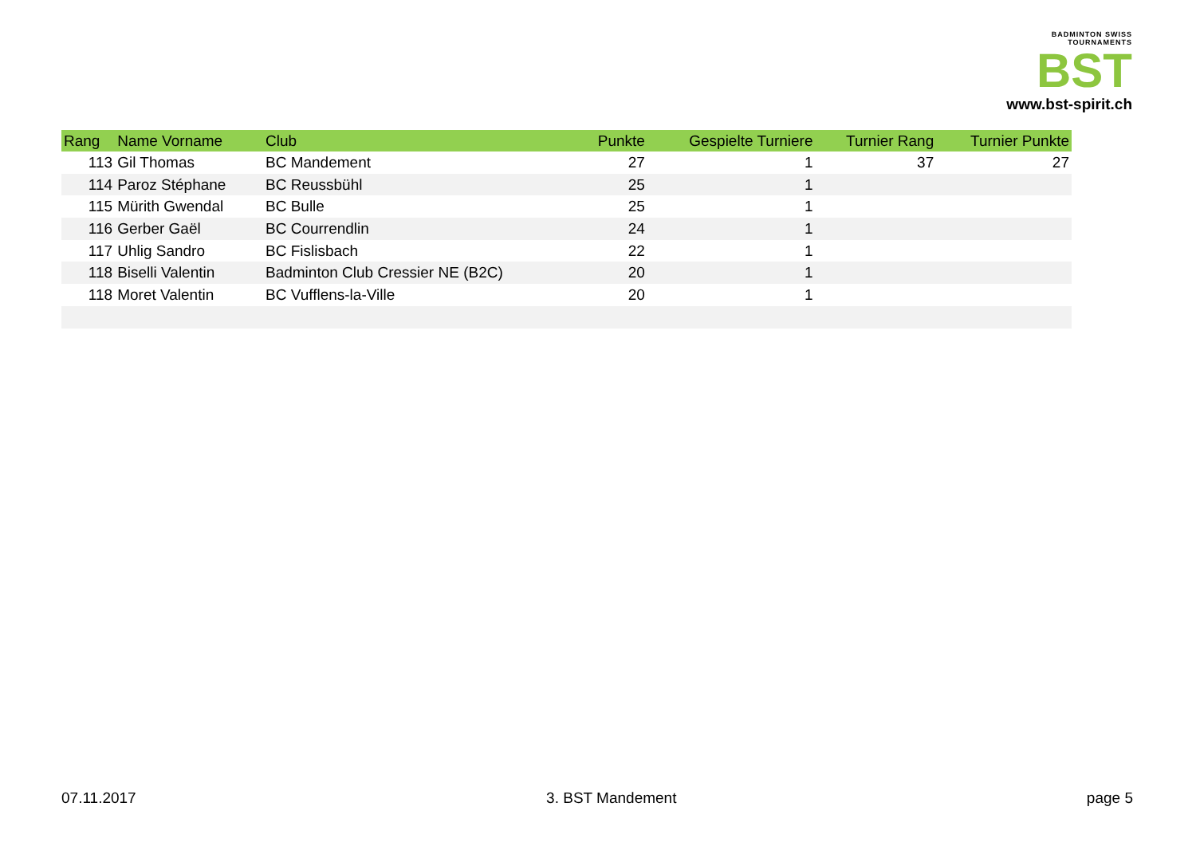BADMINTON SWISS TOURNAMENTS
BST
www.bst-spirit.ch
| Rang | Name Vorname | Club | Punkte | Gespielte Turniere | Turnier Rang | Turnier Punkte |
| --- | --- | --- | --- | --- | --- | --- |
| 113 | Gil Thomas | BC Mandement | 27 | 1 | 37 | 27 |
| 114 | Paroz Stéphane | BC Reussbühl | 25 | 1 | | |
| 115 | Mürith Gwendal | BC Bulle | 25 | 1 | | |
| 116 | Gerber Gaël | BC Courrendlin | 24 | 1 | | |
| 117 | Uhlig Sandro | BC Fislisbach | 22 | 1 | | |
| 118 | Biselli Valentin | Badminton Club Cressier NE (B2C) | 20 | 1 | | |
| 118 | Moret Valentin | BC Vufflens-la-Ville | 20 | 1 | | |
07.11.2017 3. BST Mandement page 5